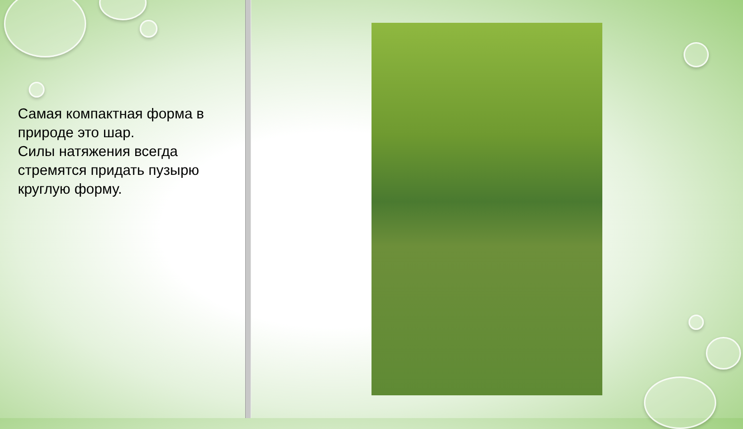Самая компактная форма в природе это шар.
Силы натяжения всегда стремятся придать пузырю круглую форму.